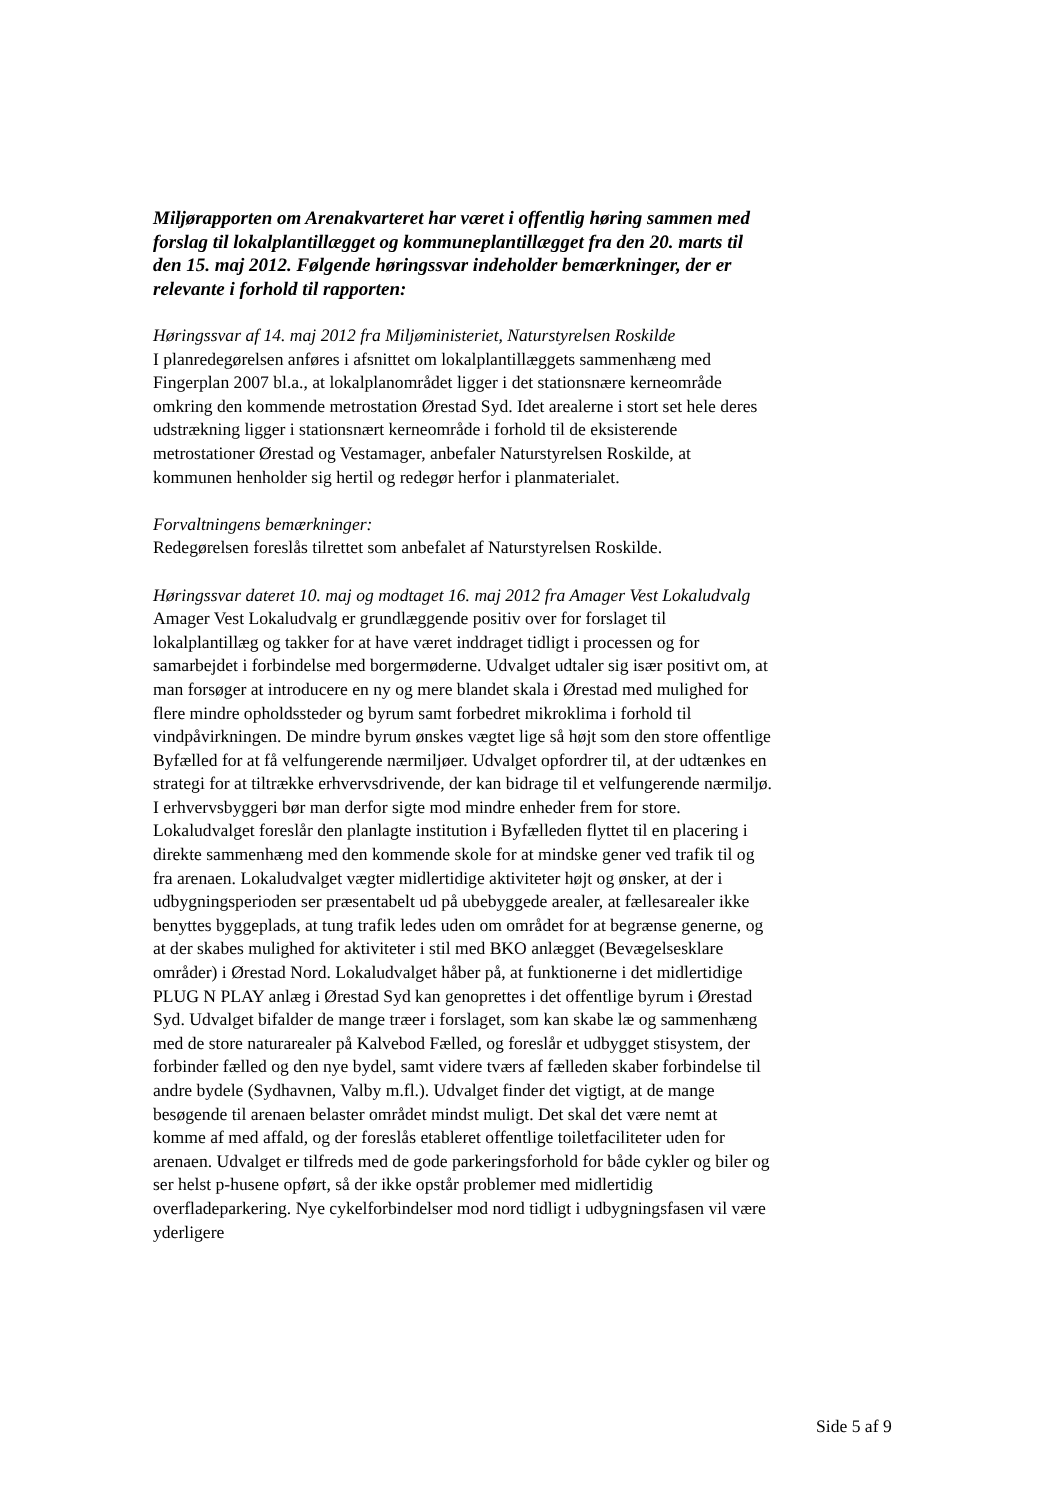Miljørapporten om Arenakvarteret har været i offentlig høring sammen med forslag til lokalplantillægget og kommuneplantillægget fra den 20. marts til den 15. maj 2012. Følgende høringssvar indeholder bemærkninger, der er relevante i forhold til rapporten:
Høringssvar af 14. maj 2012 fra Miljøministeriet, Naturstyrelsen Roskilde
I planredegørelsen anføres i afsnittet om lokalplantillæggets sammenhæng med Fingerplan 2007 bl.a., at lokalplanområdet ligger i det stationsnære kerneområde omkring den kommende metrostation Ørestad Syd. Idet arealerne i stort set hele deres udstrækning ligger i stationsnært kerneområde i forhold til de eksisterende metrostationer Ørestad og Vestamager, anbefaler Naturstyrelsen Roskilde, at kommunen henholder sig hertil og redegør herfor i planmaterialet.
Forvaltningens bemærkninger:
Redegørelsen foreslås tilrettet som anbefalet af Naturstyrelsen Roskilde.
Høringssvar dateret 10. maj og modtaget 16. maj 2012 fra Amager Vest Lokaludvalg
Amager Vest Lokaludvalg er grundlæggende positiv over for forslaget til lokalplantillæg og takker for at have været inddraget tidligt i processen og for samarbejdet i forbindelse med borgermøderne. Udvalget udtaler sig især positivt om, at man forsøger at introducere en ny og mere blandet skala i Ørestad med mulighed for flere mindre opholdssteder og byrum samt forbedret mikroklima i forhold til vindpåvirkningen. De mindre byrum ønskes vægtet lige så højt som den store offentlige Byfælled for at få velfungerende nærmiljøer. Udvalget opfordrer til, at der udtænkes en strategi for at tiltrække erhvervsdrivende, der kan bidrage til et velfungerende nærmiljø. I erhvervsbyggeri bør man derfor sigte mod mindre enheder frem for store. Lokaludvalget foreslår den planlagte institution i Byfælleden flyttet til en placering i direkte sammenhæng med den kommende skole for at mindske gener ved trafik til og fra arenaen. Lokaludvalget vægter midlertidige aktiviteter højt og ønsker, at der i udbygningsperioden ser præsentabelt ud på ubebyggede arealer, at fællesarealer ikke benyttes byggeplads, at tung trafik ledes uden om området for at begrænse generne, og at der skabes mulighed for aktiviteter i stil med BKO anlægget (Bevægelsesklare områder) i Ørestad Nord. Lokaludvalget håber på, at funktionerne i det midlertidige PLUG N PLAY anlæg i Ørestad Syd kan genoprettes i det offentlige byrum i Ørestad Syd. Udvalget bifalder de mange træer i forslaget, som kan skabe læ og sammenhæng med de store naturarealer på Kalvebod Fælled, og foreslår et udbygget stisystem, der forbinder fælled og den nye bydel, samt videre tværs af fælleden skaber forbindelse til andre bydele (Sydhavnen, Valby m.fl.). Udvalget finder det vigtigt, at de mange besøgende til arenaen belaster området mindst muligt. Det skal det være nemt at komme af med affald, og der foreslås etableret offentlige toiletfaciliteter uden for arenaen. Udvalget er tilfreds med de gode parkeringsforhold for både cykler og biler og ser helst p-husene opført, så der ikke opstår problemer med midlertidig overfladeparkering. Nye cykelforbindelser mod nord tidligt i udbygningsfasen vil være yderligere
Side 5 af 9